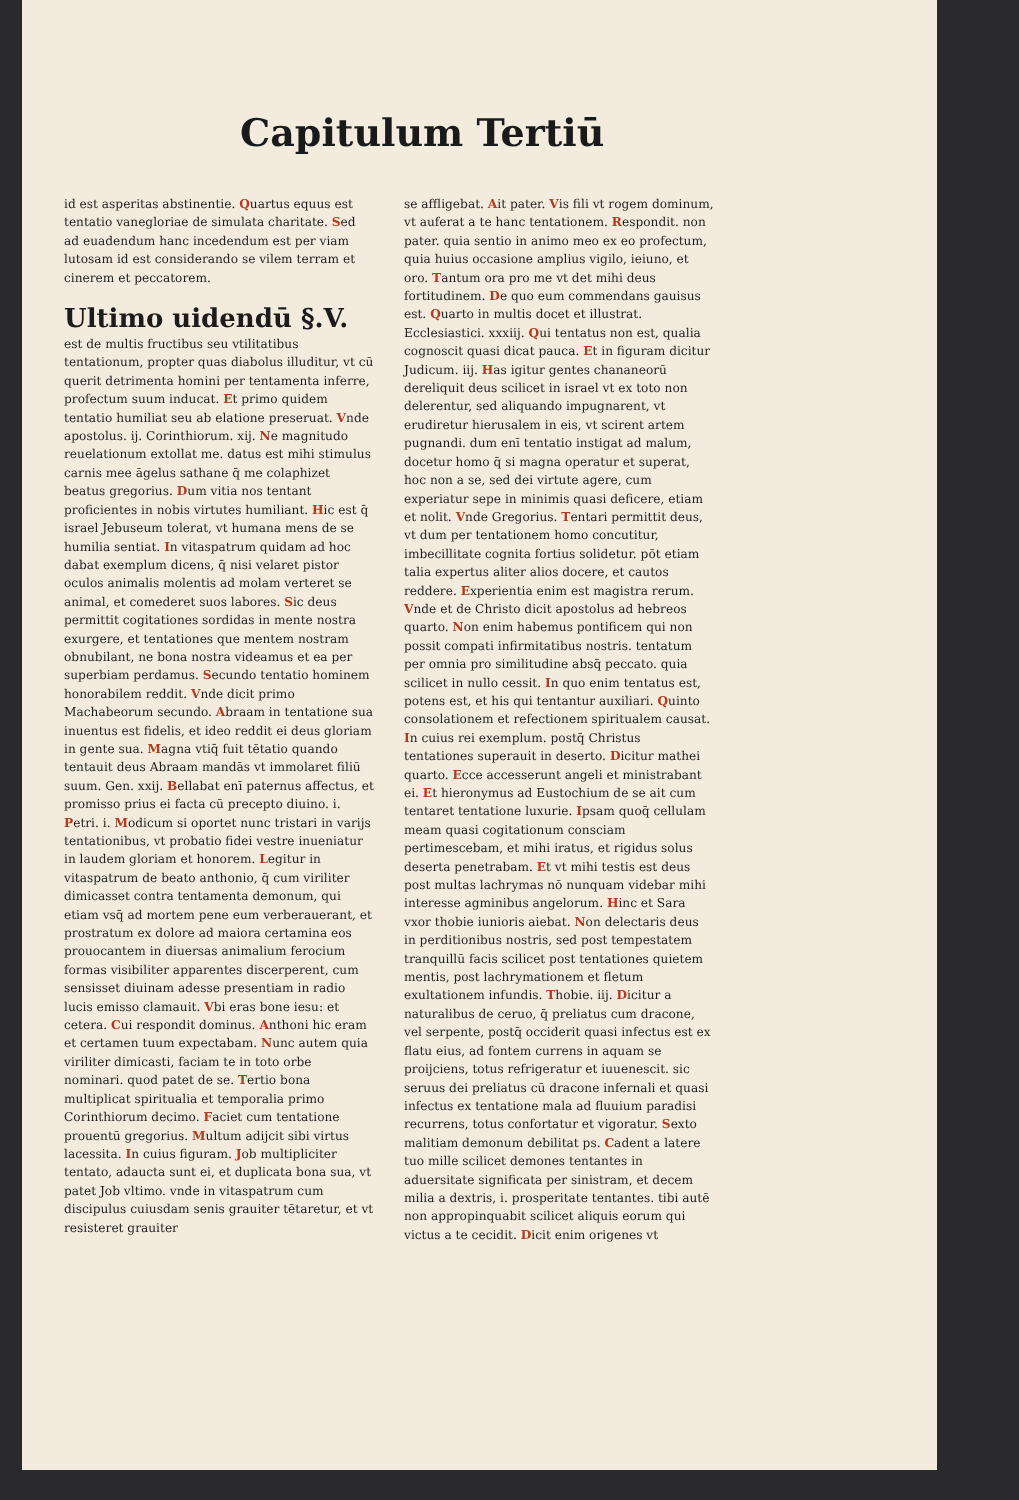Capitulum Tertiū
id est asperitas abstinentie. Quartus equus est tentatio vanegloriae de simulata charitate. Sed ad euadendum hanc incedendum est per viam lutosam id est considerando se vilem terram et cinerem et peccatorem.
Ultimo uidendū §.V.
est de multis fructibus seu vtilitatibus tentationum, propter quas diabolus illuditur, vt cū querit detrimenta homini per tentamenta inferre, profectum suum inducat. Et primo quidem tentatio humiliat seu ab elatione preseruat. Vnde apostolus. ij. Corinthiorum. xij. Ne magnitudo reuelationum extollat me. datus est mihi stimulus carnis mee āgelus sathane q̄ me colaphizet beatus gregorius. Dum vitia nos tentant proficientes in nobis virtutes humiliant. Hic est q̄ israel Jebuseum tolerat, vt humana mens de se humilia sentiat. In vitaspatrum quidam ad hoc dabat exemplum dicens, q̄ nisi velaret pistor oculos animalis molentis ad molam verteret se animal, et comederet suos labores. Sic deus permittit cogitationes sordidas in mente nostra exurgere, et tentationes que mentem nostram obnubilant, ne bona nostra videamus et ea per superbiam perdamus. Secundo tentatio hominem honorabilem reddit. Vnde dicit primo Machabeorum secundo. Abraam in tentatione sua inuentus est fidelis, et ideo reddit ei deus gloriam in gente sua. Magna vtiq̄ fuit tētatio quando tentauit deus Abraam mandās vt immolaret filiū suum. Gen. xxij. Bellabat enī paternus affectus, et promisso prius ei facta cū precepto diuino. i. Petri. i. Modicum si oportet nunc tristari in varijs tentationibus, vt probatio fidei vestre inueniatur in laudem gloriam et honorem. Legitur in vitaspatrum de beato anthonio, q̄ cum viriliter dimicasset contra tentamenta demonum, qui etiam vsq̄ ad mortem pene eum verberauerant, et prostratum ex dolore ad maiora certamina eos prouocantem in diuersas animalium ferocium formas visibiliter apparentes discerperent, cum sensisset diuinam adesse presentiam in radio lucis emisso clamauit. Vbi eras bone iesu: et cetera. Cui respondit dominus. Anthoni hic eram et certamen tuum expectabam. Nunc autem quia viriliter dimicasti, faciam te in toto orbe nominari. quod patet de se. Tertio bona multiplicat spiritualia et temporalia primo Corinthiorum decimo. Faciet cum tentatione prouentū gregorius. Multum adijcit sibi virtus lacessita. In cuius figuram. Job multipliciter tentato, adaucta sunt ei, et duplicata bona sua, vt patet Job vltimo. vnde in vitaspatrum cum discipulus cuiusdam senis grauiter tētaretur, et vt resisteret grauiter
se affligebat. Ait pater. Vis fili vt rogem dominum, vt auferat a te hanc tentationem. Respondit. non pater. quia sentio in animo meo ex eo profectum, quia huius occasione amplius vigilo, ieiuno, et oro. Tantum ora pro me vt det mihi deus fortitudinem. De quo eum commendans gauisus est. Quarto in multis docet et illustrat. Ecclesiastici. xxxiij. Qui tentatus non est, qualia cognoscit quasi dicat pauca. Et in figuram dicitur Judicum. iij. Has igitur gentes chananeorū dereliquit deus scilicet in israel vt ex toto non delerentur, sed aliquando impugnarent, vt erudiretur hierusalem in eis, vt scirent artem pugnandi. dum enī tentatio instigat ad malum, docetur homo q̄ si magna operatur et superat, hoc non a se, sed dei virtute agere, cum experiatur sepe in minimis quasi deficere, etiam et nolit. Vnde Gregorius. Tentari permittit deus, vt dum per tentationem homo concutitur, imbecillitate cognita fortius solidetur. pōt etiam talia expertus aliter alios docere, et cautos reddere. Experientia enim est magistra rerum. Vnde et de Christo dicit apostolus ad hebreos quarto. Non enim habemus pontificem qui non possit compati infirmitatibus nostris. tentatum per omnia pro similitudine absq̄ peccato. quia scilicet in nullo cessit. In quo enim tentatus est, potens est, et his qui tentantur auxiliari. Quinto consolationem et refectionem spiritualem causat. In cuius rei exemplum. postq̄ Christus tentationes superauit in deserto. Dicitur mathei quarto. Ecce accesserunt angeli et ministrabant ei. Et hieronymus ad Eustochium de se ait cum tentaret tentatione luxurie. Ipsam quoq̄ cellulam meam quasi cogitationum consciam pertimescebam, et mihi iratus, et rigidus solus deserta penetrabam. Et vt mihi testis est deus post multas lachrymas nō nunquam videbar mihi interesse agminibus angelorum. Hinc et Sara vxor thobie iunioris aiebat. Non delectaris deus in perditionibus nostris, sed post tempestatem tranquillū facis scilicet post tentationes quietem mentis, post lachrymationem et fletum exultationem infundis. Thobie. iij. Dicitur a naturalibus de ceruo, q̄ preliatus cum dracone, vel serpente, postq̄ occiderit quasi infectus est ex flatu eius, ad fontem currens in aquam se proijciens, totus refrigeratur et iuuenescit. sic seruus dei preliatus cū dracone infernali et quasi infectus ex tentatione mala ad fluuium paradisi recurrens, totus confortatur et vigoratur. Sexto malitiam demonum debilitat ps. Cadent a latere tuo mille scilicet demones tentantes in aduersitate significata per sinistram, et decem milia a dextris, i. prosperitate tentantes. tibi autē non appropinquabit scilicet aliquis eorum qui victus a te cecidit. Dicit enim origenes vt